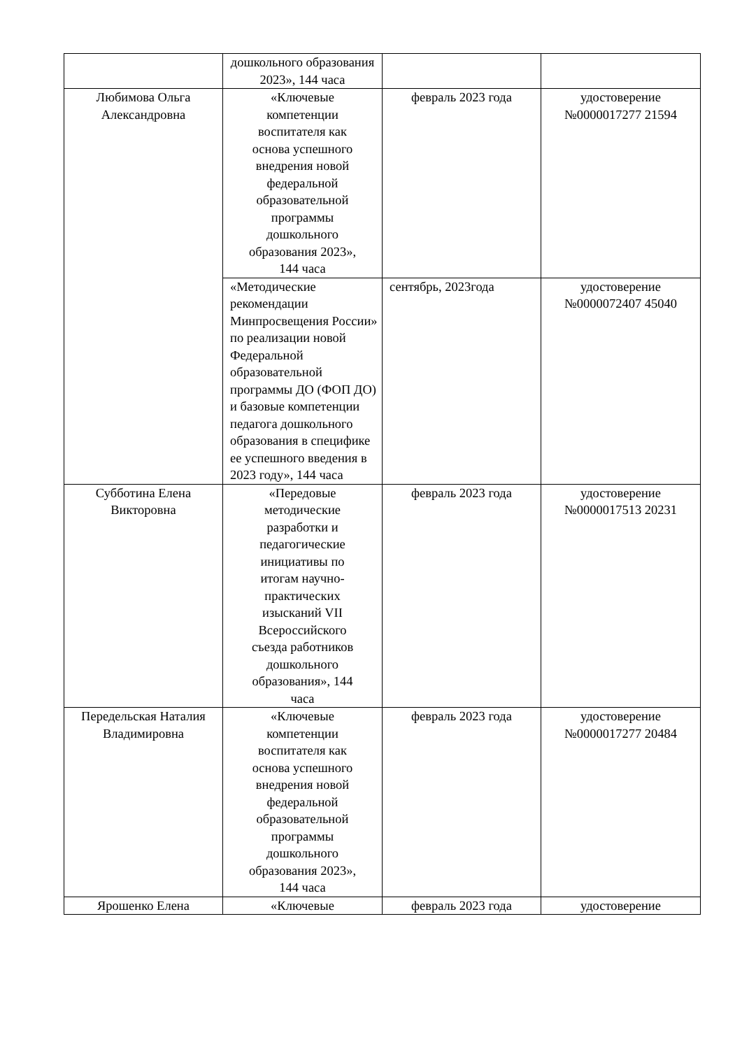| | дошкольного образования 2023», 144 часа | | |
| Любимова Ольга Александровна | «Ключевые компетенции воспитателя как основа успешного внедрения новой федеральной образовательной программы дошкольного образования 2023», 144 часа | февраль 2023 года | удостоверение №0000017277 21594 |
| | «Методические рекомендации Минпросвещения России» по реализации новой Федеральной образовательной программы ДО (ФОП ДО) и базовые компетенции педагога дошкольного образования в специфике ее успешного введения в 2023 году», 144 часа | сентябрь, 2023года | удостоверение №0000072407 45040 |
| Субботина Елена Викторовна | «Передовые методические разработки и педагогические инициативы по итогам научно-практических изысканий VII Всероссийского съезда работников дошкольного образования», 144 часа | февраль 2023 года | удостоверение №0000017513 20231 |
| Передельская Наталия Владимировна | «Ключевые компетенции воспитателя как основа успешного внедрения новой федеральной образовательной программы дошкольного образования 2023», 144 часа | февраль 2023 года | удостоверение №0000017277 20484 |
| Ярошенко Елена | «Ключевые | февраль 2023 года | удостоверение |